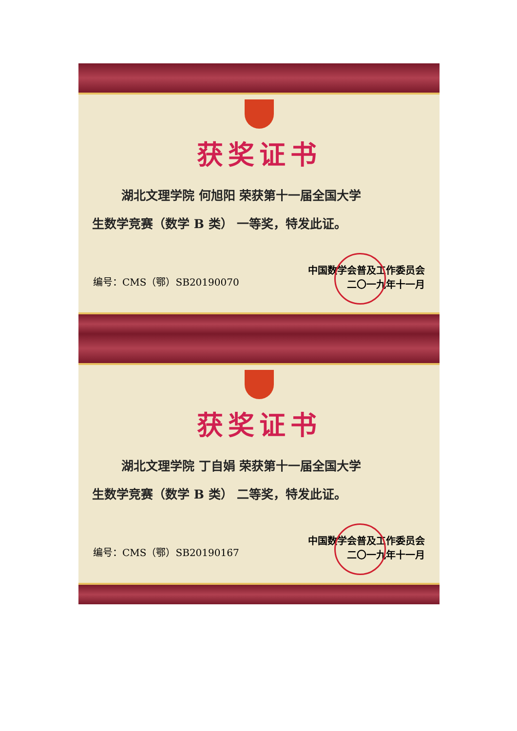获奖证书
湖北文理学院 何旭阳 荣获第十一届全国大学
生数学竞赛（数学 B 类） 一等奖，特发此证。
编号：CMS（鄂）SB20190070 中国数学会普及工作委员会
二〇一九年十一月
获奖证书
湖北文理学院 丁自娟 荣获第十一届全国大学
生数学竞赛（数学 B 类） 二等奖，特发此证。
编号：CMS（鄂）SB20190167 中国数学会普及工作委员会
二〇一九年十一月